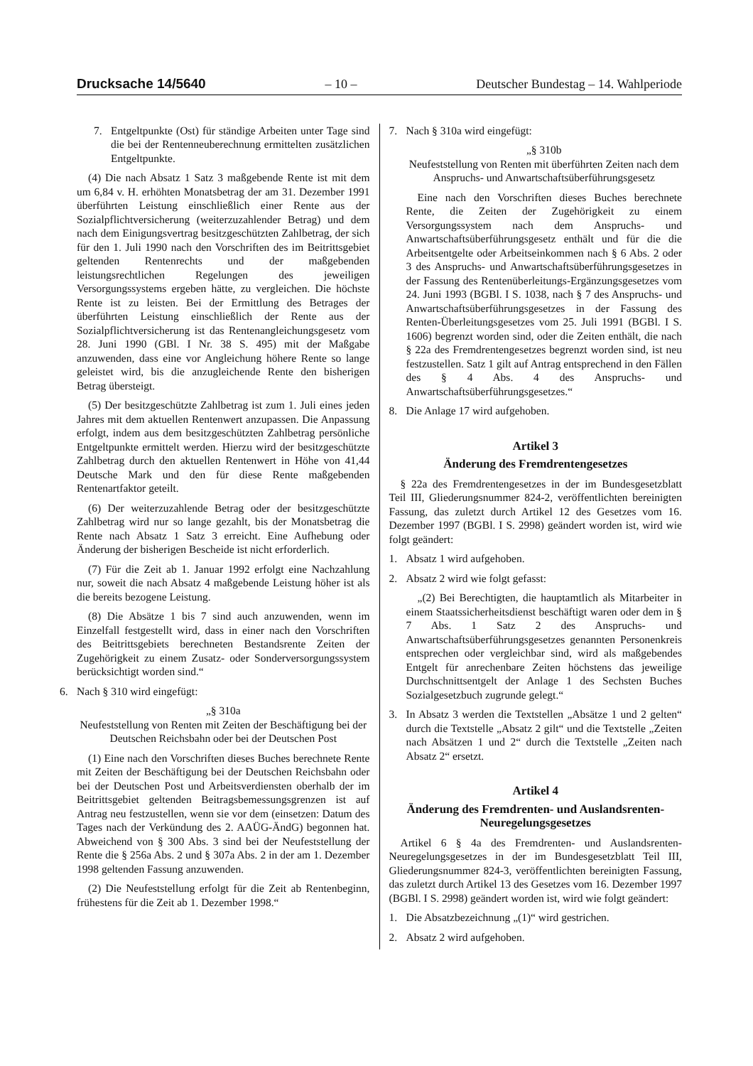Drucksache 14/5640 – 10 – Deutscher Bundestag – 14. Wahlperiode
7. Entgeltpunkte (Ost) für ständige Arbeiten unter Tage sind die bei der Rentenneuberechnung ermittelten zusätzlichen Entgeltpunkte.
(4) Die nach Absatz 1 Satz 3 maßgebende Rente ist mit dem um 6,84 v. H. erhöhten Monatsbetrag der am 31. Dezember 1991 überführten Leistung einschließlich einer Rente aus der Sozialpflichtversicherung (weiterzuzahlender Betrag) und dem nach dem Einigungsvertrag besitzgeschützten Zahlbetrag, der sich für den 1. Juli 1990 nach den Vorschriften des im Beitrittsgebiet geltenden Rentenrechts und der maßgebenden leistungsrechtlichen Regelungen des jeweiligen Versorgungssystems ergeben hätte, zu vergleichen. Die höchste Rente ist zu leisten. Bei der Ermittlung des Betrages der überführten Leistung einschließlich der Rente aus der Sozialpflichtversicherung ist das Rentenangleichungsgesetz vom 28. Juni 1990 (GBl. I Nr. 38 S. 495) mit der Maßgabe anzuwenden, dass eine vor Angleichung höhere Rente so lange geleistet wird, bis die anzugleichende Rente den bisherigen Betrag übersteigt.
(5) Der besitzgeschützte Zahlbetrag ist zum 1. Juli eines jeden Jahres mit dem aktuellen Rentenwert anzupassen. Die Anpassung erfolgt, indem aus dem besitzgeschützten Zahlbetrag persönliche Entgeltpunkte ermittelt werden. Hierzu wird der besitzgeschützte Zahlbetrag durch den aktuellen Rentenwert in Höhe von 41,44 Deutsche Mark und den für diese Rente maßgebenden Rentenartfaktor geteilt.
(6) Der weiterzuzahlende Betrag oder der besitzgeschützte Zahlbetrag wird nur so lange gezahlt, bis der Monatsbetrag die Rente nach Absatz 1 Satz 3 erreicht. Eine Aufhebung oder Änderung der bisherigen Bescheide ist nicht erforderlich.
(7) Für die Zeit ab 1. Januar 1992 erfolgt eine Nachzahlung nur, soweit die nach Absatz 4 maßgebende Leistung höher ist als die bereits bezogene Leistung.
(8) Die Absätze 1 bis 7 sind auch anzuwenden, wenn im Einzelfall festgestellt wird, dass in einer nach den Vorschriften des Beitrittsgebiets berechneten Bestandsrente Zeiten der Zugehörigkeit zu einem Zusatz- oder Sonderversorgungssystem berücksichtigt worden sind.“
6. Nach § 310 wird eingefügt:
„§ 310a
Neufeststellung von Renten mit Zeiten der Beschäftigung bei der Deutschen Reichsbahn oder bei der Deutschen Post
(1) Eine nach den Vorschriften dieses Buches berechnete Rente mit Zeiten der Beschäftigung bei der Deutschen Reichsbahn oder bei der Deutschen Post und Arbeitsverdiensten oberhalb der im Beitrittsgebiet geltenden Beitragsbemessungsgrenzen ist auf Antrag neu festzustellen, wenn sie vor dem (einsetzen: Datum des Tages nach der Verkündung des 2. AAÜG-ÄndG) begonnen hat. Abweichend von § 300 Abs. 3 sind bei der Neufeststellung der Rente die § 256a Abs. 2 und § 307a Abs. 2 in der am 1. Dezember 1998 geltenden Fassung anzuwenden.
(2) Die Neufeststellung erfolgt für die Zeit ab Rentenbeginn, frühestens für die Zeit ab 1. Dezember 1998.“
7. Nach § 310a wird eingefügt:
„§ 310b
Neufeststellung von Renten mit überführten Zeiten nach dem Anspruchs- und Anwartschaftsüberführungsgesetz
Eine nach den Vorschriften dieses Buches berechnete Rente, die Zeiten der Zugehörigkeit zu einem Versorgungssystem nach dem Anspruchs- und Anwartschaftsüberführungsgesetz enthält und für die die Arbeitsentgelte oder Arbeitseinkommen nach § 6 Abs. 2 oder 3 des Anspruchs- und Anwartschaftsüberführungsgesetzes in der Fassung des Rentenüberleitungs-Ergänzungsgesetzes vom 24. Juni 1993 (BGBl. I S. 1038, nach § 7 des Anspruchs- und Anwartschaftsüberführungsgesetzes in der Fassung des Renten-Überleitungsgesetzes vom 25. Juli 1991 (BGBl. I S. 1606) begrenzt worden sind, oder die Zeiten enthält, die nach § 22a des Fremdrentengesetzes begrenzt worden sind, ist neu festzustellen. Satz 1 gilt auf Antrag entsprechend in den Fällen des § 4 Abs. 4 des Anspruchs- und Anwartschaftsüberführungsgesetzes.“
8. Die Anlage 17 wird aufgehoben.
Artikel 3
Änderung des Fremdrentengesetzes
§ 22a des Fremdrentengesetzes in der im Bundesgesetzblatt Teil III, Gliederungsnummer 824-2, veröffentlichten bereinigten Fassung, das zuletzt durch Artikel 12 des Gesetzes vom 16. Dezember 1997 (BGBl. I S. 2998) geändert worden ist, wird wie folgt geändert:
1. Absatz 1 wird aufgehoben.
2. Absatz 2 wird wie folgt gefasst:
„(2) Bei Berechtigten, die hauptamtlich als Mitarbeiter in einem Staatssicherheitsdienst beschäftigt waren oder dem in § 7 Abs. 1 Satz 2 des Anspruchs- und Anwartschaftsüberführungsgesetzes genannten Personenkreis entsprechen oder vergleichbar sind, wird als maßgebendes Entgelt für anrechenbare Zeiten höchstens das jeweilige Durchschnittsentgelt der Anlage 1 des Sechsten Buches Sozialgesetzbuch zugrunde gelegt.“
3. In Absatz 3 werden die Textstellen „Absätze 1 und 2 gelten“ durch die Textstelle „Absatz 2 gilt“ und die Textstelle „Zeiten nach Absätzen 1 und 2“ durch die Textstelle „Zeiten nach Absatz 2“ ersetzt.
Artikel 4
Änderung des Fremdrenten- und Auslandsrenten-Neuregelungsgesetzes
Artikel 6 § 4a des Fremdrenten- und Auslandsrenten-Neuregelungsgesetzes in der im Bundesgesetzblatt Teil III, Gliederungsnummer 824-3, veröffentlichten bereinigten Fassung, das zuletzt durch Artikel 13 des Gesetzes vom 16. Dezember 1997 (BGBl. I S. 2998) geändert worden ist, wird wie folgt geändert:
1. Die Absatzbezeichnung „(1)“ wird gestrichen.
2. Absatz 2 wird aufgehoben.